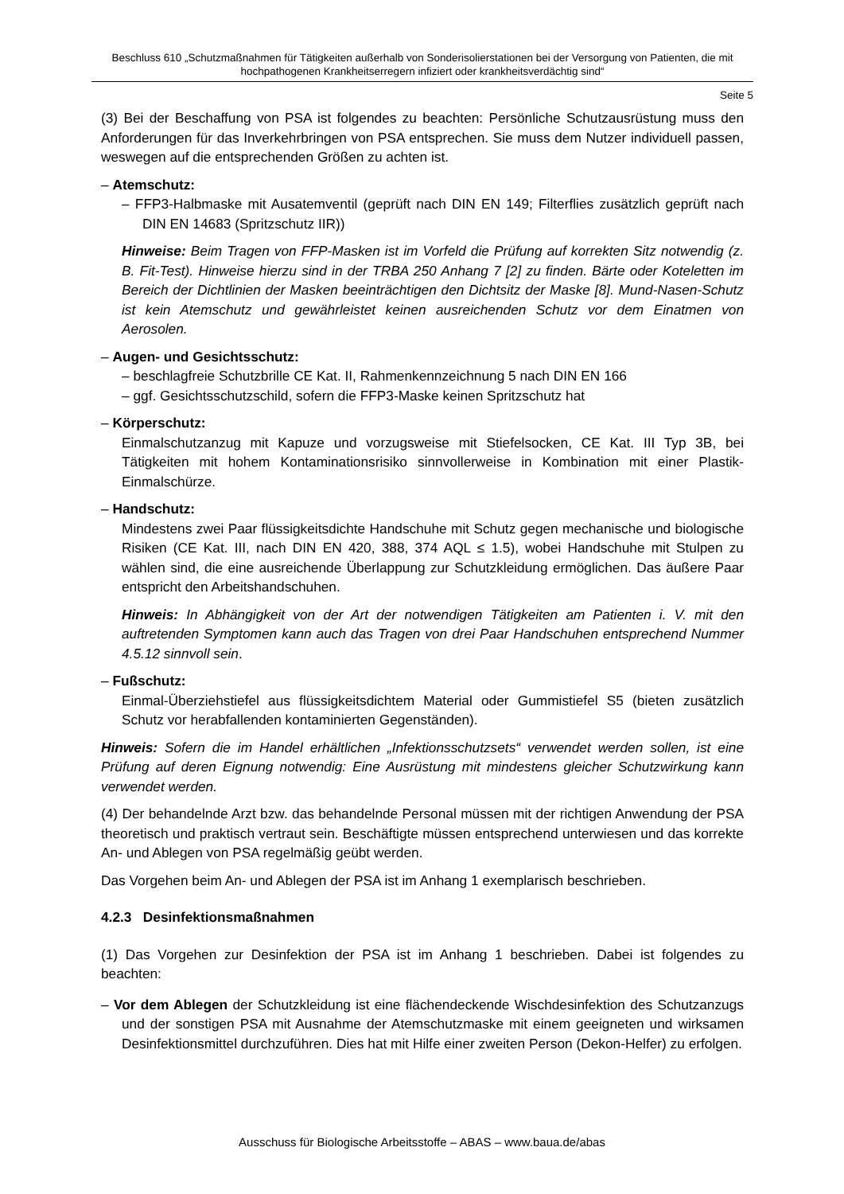Beschluss 610 „Schutzmaßnahmen für Tätigkeiten außerhalb von Sonderisolierstationen bei der Versorgung von Patienten, die mit hochpathogenen Krankheitserregern infiziert oder krankheitsverdächtig sind“
Seite 5
(3) Bei der Beschaffung von PSA ist folgendes zu beachten: Persönliche Schutzausrüstung muss den Anforderungen für das Inverkehrbringen von PSA entsprechen. Sie muss dem Nutzer individuell passen, weswegen auf die entsprechenden Größen zu achten ist.
– Atemschutz:
– FFP3-Halbmaske mit Ausatemventil (geprüft nach DIN EN 149; Filterflies zusätzlich geprüft nach DIN EN 14683 (Spritzschutz IIR))
Hinweise: Beim Tragen von FFP-Masken ist im Vorfeld die Prüfung auf korrekten Sitz notwendig (z. B. Fit-Test). Hinweise hierzu sind in der TRBA 250 Anhang 7 [2] zu finden. Bärte oder Koteletten im Bereich der Dichtlinien der Masken beeinträchtigen den Dichtsitz der Maske [8]. Mund-Nasen-Schutz ist kein Atemschutz und gewährleistet keinen ausreichenden Schutz vor dem Einatmen von Aerosolen.
– Augen- und Gesichtsschutz:
– beschlagfreie Schutzbrille CE Kat. II, Rahmenkennzeichnung 5 nach DIN EN 166
– ggf. Gesichtsschutzschild, sofern die FFP3-Maske keinen Spritzschutz hat
– Körperschutz:
Einmalschutzanzug mit Kapuze und vorzugsweise mit Stiefelsocken, CE Kat. III Typ 3B, bei Tätigkeiten mit hohem Kontaminationsrisiko sinnvollerweise in Kombination mit einer Plastik-Einmalschürze.
– Handschutz:
Mindestens zwei Paar flüssigkeitsdichte Handschuhe mit Schutz gegen mechanische und biologische Risiken (CE Kat. III, nach DIN EN 420, 388, 374 AQL ≤ 1.5), wobei Handschuhe mit Stulpen zu wählen sind, die eine ausreichende Überlappung zur Schutzkleidung ermöglichen. Das äußere Paar entspricht den Arbeitshandschuhen.
Hinweis: In Abhängigkeit von der Art der notwendigen Tätigkeiten am Patienten i. V. mit den auftretenden Symptomen kann auch das Tragen von drei Paar Handschuhen entsprechend Nummer 4.5.12 sinnvoll sein.
– Fußschutz:
Einmal-Überziehstiefel aus flüssigkeitsdichtem Material oder Gummistiefel S5 (bieten zusätzlich Schutz vor herabfallenden kontaminierten Gegenständen).
Hinweis: Sofern die im Handel erhältlichen „Infektionsschutzsets“ verwendet werden sollen, ist eine Prüfung auf deren Eignung notwendig: Eine Ausrüstung mit mindestens gleicher Schutzwirkung kann verwendet werden.
(4) Der behandelnde Arzt bzw. das behandelnde Personal müssen mit der richtigen Anwendung der PSA theoretisch und praktisch vertraut sein. Beschäftigte müssen entsprechend unterwiesen und das korrekte An- und Ablegen von PSA regelmäßig geübt werden.
Das Vorgehen beim An- und Ablegen der PSA ist im Anhang 1 exemplarisch beschrieben.
4.2.3 Desinfektionsmaßnahmen
(1) Das Vorgehen zur Desinfektion der PSA ist im Anhang 1 beschrieben. Dabei ist folgendes zu beachten:
– Vor dem Ablegen der Schutzkleidung ist eine flächendeckende Wischdesinfektion des Schutzanzugs und der sonstigen PSA mit Ausnahme der Atemschutzmaske mit einem geeigneten und wirksamen Desinfektionsmittel durchzuführen. Dies hat mit Hilfe einer zweiten Person (Dekon-Helfer) zu erfolgen.
Ausschuss für Biologische Arbeitsstoffe – ABAS – www.baua.de/abas